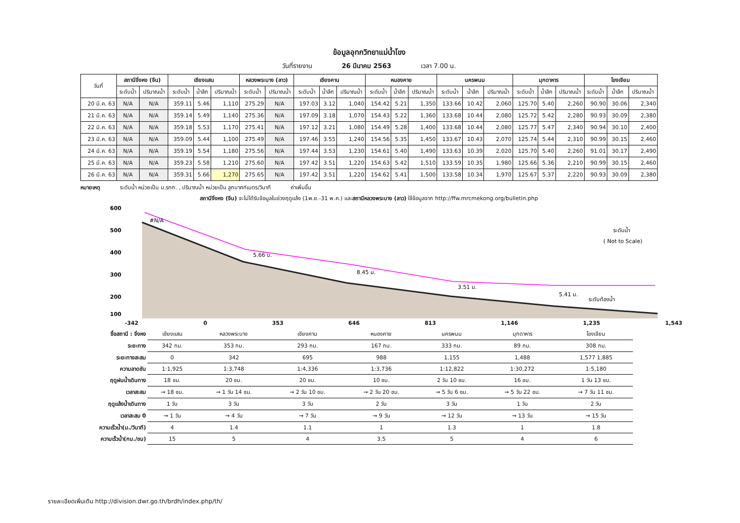ข้อมูลอุทกวิทยาแม่น้ำโขง
วันที่รายงาน 26 มีนาคม 2563 เวลา 7.00 น.
| วันที่ | สถานีจิ่งหง (จีน) | | เชียงแสน | | | หลวงพระบาง (ลาว) | | เชียงคาน | | | หนองคาย | | | นครพนม | | | มุกดาหาร | | | โขงเจียม | | |
| --- | --- | --- | --- | --- | --- | --- | --- | --- | --- | --- | --- | --- | --- | --- | --- | --- | --- | --- | --- | --- | --- | --- |
| | ระดับน้ำ | ปริมาณน้ำ | ระดับน้ำ | น้ำลึก | ปริมาณน้ำ | ระดับน้ำ | ปริมาณน้ำ | ระดับน้ำ | น้ำลึก | ปริมาณน้ำ | ระดับน้ำ | น้ำลึก | ปริมาณน้ำ | ระดับน้ำ | น้ำลึก | ปริมาณน้ำ | ระดับน้ำ | น้ำลึก | ปริมาณน้ำ | ระดับน้ำ | น้ำลึก | ปริมาณน้ำ |
| 20 มี.ค. 63 | N/A | N/A | 359.11 | 5.46 | 1,110 | 275.29 | N/A | 197.03 | 3.12 | 1,040 | 154.42 | 5.21 | 1,350 | 133.66 | 10.42 | 2,060 | 125.70 | 5.40 | 2,260 | 90.90 | 30.06 | 2,340 |
| 21 มี.ค. 63 | N/A | N/A | 359.14 | 5.49 | 1,140 | 275.36 | N/A | 197.09 | 3.18 | 1,070 | 154.43 | 5.22 | 1,360 | 133.68 | 10.44 | 2,080 | 125.72 | 5.42 | 2,280 | 90.93 | 30.09 | 2,380 |
| 22 มี.ค. 63 | N/A | N/A | 359.18 | 5.53 | 1,170 | 275.41 | N/A | 197.12 | 3.21 | 1,080 | 154.49 | 5.28 | 1,400 | 133.68 | 10.44 | 2,080 | 125.77 | 5.47 | 2,340 | 90.94 | 30.10 | 2,400 |
| 23 มี.ค. 63 | N/A | N/A | 359.09 | 5.44 | 1,100 | 275.49 | N/A | 197.46 | 3.55 | 1,240 | 154.56 | 5.35 | 1,450 | 133.67 | 10.43 | 2,070 | 125.74 | 5.44 | 2,310 | 90.99 | 30.15 | 2,460 |
| 24 มี.ค. 63 | N/A | N/A | 359.19 | 5.54 | 1,180 | 275.56 | N/A | 197.44 | 3.53 | 1,230 | 154.61 | 5.40 | 1,490 | 133.63 | 10.39 | 2,020 | 125.70 | 5.40 | 2,260 | 91.01 | 30.17 | 2,490 |
| 25 มี.ค. 63 | N/A | N/A | 359.23 | 5.58 | 1,210 | 275.60 | N/A | 197.42 | 3.51 | 1,220 | 154.63 | 5.42 | 1,510 | 133.59 | 10.35 | 1,980 | 125.66 | 5.36 | 2,210 | 90.99 | 30.15 | 2,460 |
| 26 มี.ค. 63 | N/A | N/A | 359.31 | 5.66 | 1,270 | 275.65 | N/A | 197.42 | 3.51 | 1,220 | 154.62 | 5.41 | 1,500 | 133.58 | 10.34 | 1,970 | 125.67 | 5.37 | 2,220 | 90.93 | 30.09 | 2,380 |
หมายเหตุ ระดับน้ำ หน่วยเป็น ม.รทก. , ปริมาณน้ำ หน่วยเป็น ลูกบาศก์เมตร/วินาที ค่าเพิ่มขึ้น
สถานีจิ่งหง (จีน) จะไม่ได้รับข้อมูลในช่วงฤดูแล้ง (1พ.ย.-31 พ.ค.) และสถานีหลวงพระบาง (ลาว) ใช้ข้อมูลจาก http://ffw.mrcmekong.org/bulletin.php
600
500
400
300
200
100
#N/A
5.66 ม.
8.45 ม.
3.51 ม.
5.41 ม.
ระดับท้องน้ำ
ระดับน้ำ
( Not to Scale)
-342 0 353 646 813 1,146 1,235 1,543
| ชื่อสถานี : จิ่งหง | เชียงแสน | หลวงพระบาง | เชียงคาน | หนองคาย | นครพนม | มุกดาหาร | โขงเจียม |
| ระยะทาง | 342 กม. | 353 กม. | 293 กม. | 167 กม. | 333 กม. | 89 กม. | 308 กม. |
| ระยะทางสะสม | 0 | 342 | 695 | 988 | 1,155 | 1,488 | 1,577 1,885 |
| ความลาดชัน | 1:1,925 | 1:3,748 | 1:4,336 | 1:3,736 | 1:12,822 | 1:30,272 | 1:5,180 |
| ฤดูฝนน้ำเดินทาง | 18 ชม. | 20 ชม. | 20 ชม. | 10 ชม. | 2 วัน 10 ชม. | 16 ชม. | 1 วัน 13 ชม. |
| เวลาสะสม | → 18 ชม. | → 1 วัน 14 ชม. | → 2 วัน 10 ชม. | → 2 วัน 20 ชม. | → 5 วัน 6 ชม. | → 5 วัน 22 ชม. | → 7 วัน 11 ชม. |
| ฤดูแล้งน้ำเดินทาง | 1 วัน | 3 วัน | 3 วัน | 2 วัน | 3 วัน | 1 วัน | 2 วัน |
| เวลาสะสม 0 | → 1 วัน | → 4 วัน | → 7 วัน | → 9 วัน | → 12 วัน | → 13 วัน | → 15 วัน |
| ความเร็วน้ำ(ม./วินาที) | 4 | 1.4 | 1.1 | 1 | 1.3 | 1 | 1.8 |
| ความเร็วน้ำ(กม./ชม) | 15 | 5 | 4 | 3.5 | 5 | 4 | 6 |
รายละเอียดเพิ่มเติม http://division.dwr.go.th/brdh/index.php/th/